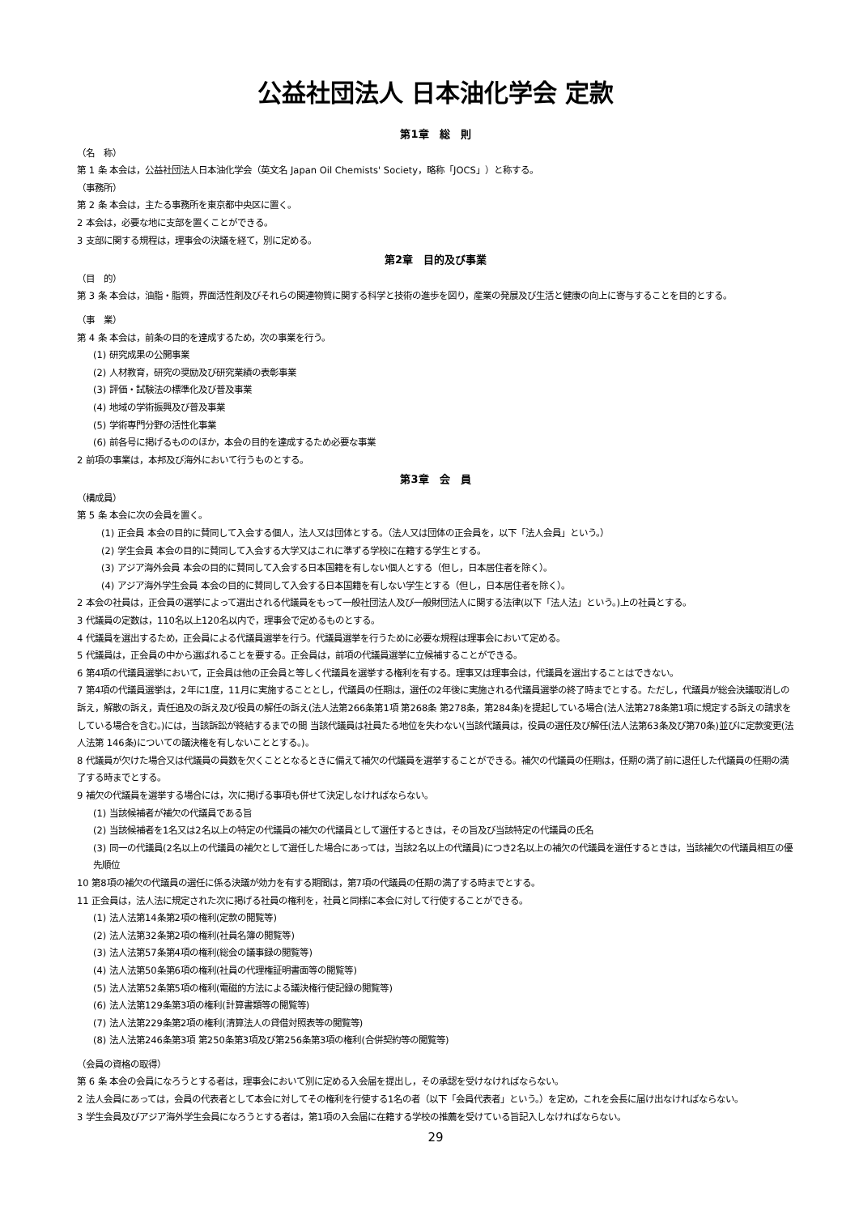公益社団法人 日本油化学会 定款
第1章　総　則
（名　称）
第 1 条 本会は，公益社団法人日本油化学会（英文名 Japan Oil Chemists' Society，略称「JOCS」）と称する。
（事務所）
第 2 条 本会は，主たる事務所を東京都中央区に置く。
2 本会は，必要な地に支部を置くことができる。
3 支部に関する規程は，理事会の決議を経て，別に定める。
第2章　目的及び事業
（目　的）
第 3 条 本会は，油脂・脂質，界面活性剤及びそれらの関連物質に関する科学と技術の進歩を図り，産業の発展及び生活と健康の向上に寄与することを目的とする。
（事　業）
第 4 条 本会は，前条の目的を達成するため，次の事業を行う。
(1) 研究成果の公開事業
(2) 人材教育，研究の奨励及び研究業績の表彰事業
(3) 評価・試験法の標準化及び普及事業
(4) 地域の学術振興及び普及事業
(5) 学術専門分野の活性化事業
(6) 前各号に掲げるもののほか，本会の目的を達成するため必要な事業
2 前項の事業は，本邦及び海外において行うものとする。
第3章　会　員
（構成員）
第 5 条 本会に次の会員を置く。
(1) 正会員 本会の目的に賛同して入会する個人，法人又は団体とする。（法人又は団体の正会員を，以下「法人会員」という。）
(2) 学生会員 本会の目的に賛同して入会する大学又はこれに準ずる学校に在籍する学生とする。
(3) アジア海外会員 本会の目的に賛同して入会する日本国籍を有しない個人とする（但し，日本居住者を除く）。
(4) アジア海外学生会員 本会の目的に賛同して入会する日本国籍を有しない学生とする（但し，日本居住者を除く）。
2 本会の社員は，正会員の選挙によって選出される代議員をもって一般社団法人及び一般財団法人に関する法律(以下「法人法」という。)上の社員とする。
3 代議員の定数は，110名以上120名以内で，理事会で定めるものとする。
4 代議員を選出するため，正会員による代議員選挙を行う。代議員選挙を行うために必要な規程は理事会において定める。
5 代議員は，正会員の中から選ばれることを要する。正会員は，前項の代議員選挙に立候補することができる。
6 第4項の代議員選挙において，正会員は他の正会員と等しく代議員を選挙する権利を有する。理事又は理事会は，代議員を選出することはできない。
7 第4項の代議員選挙は，2年に1度，11月に実施することとし，代議員の任期は，選任の2年後に実施される代議員選挙の終了時までとする。ただし，代議員が総会決議取消しの訴え，解散の訴え，責任追及の訴え及び役員の解任の訴え(法人法第266条第1項 第268条 第278条，第284条)を提起している場合(法人法第278条第1項に規定する訴えの請求をしている場合を含む。)には，当該訴訟が終結するまでの間 当該代議員は社員たる地位を失わない(当該代議員は，役員の選任及び解任(法人法第63条及び第70条)並びに定款変更(法人法第 146条)についての議決権を有しないこととする。)。
8 代議員が欠けた場合又は代議員の員数を欠くこととなるときに備えて補欠の代議員を選挙することができる。補欠の代議員の任期は，任期の満了前に退任した代議員の任期の満了する時までとする。
9 補欠の代議員を選挙する場合には，次に掲げる事項も併せて決定しなければならない。
(1) 当該候補者が補欠の代議員である旨
(2) 当該候補者を1名又は2名以上の特定の代議員の補欠の代議員として選任するときは，その旨及び当該特定の代議員の氏名
(3) 同一の代議員(2名以上の代議員の補欠として選任した場合にあっては，当該2名以上の代議員)につき2名以上の補欠の代議員を選任するときは，当該補欠の代議員相互の優先順位
10 第8項の補欠の代議員の選任に係る決議が効力を有する期間は，第7項の代議員の任期の満了する時までとする。
11 正会員は，法人法に規定された次に掲げる社員の権利を，社員と同様に本会に対して行使することができる。
(1) 法人法第14条第2項の権利(定款の閲覧等)
(2) 法人法第32条第2項の権利(社員名簿の閲覧等)
(3) 法人法第57条第4項の権利(総会の議事録の閲覧等)
(4) 法人法第50条第6項の権利(社員の代理権証明書面等の閲覧等)
(5) 法人法第52条第5項の権利(電磁的方法による議決権行使記録の閲覧等)
(6) 法人法第129条第3項の権利(計算書類等の閲覧等)
(7) 法人法第229条第2項の権利(清算法人の貸借対照表等の閲覧等)
(8) 法人法第246条第3項 第250条第3項及び第256条第3項の権利(合併契約等の閲覧等)
（会員の資格の取得）
第 6 条 本会の会員になろうとする者は，理事会において別に定める入会届を提出し，その承認を受けなければならない。
2 法人会員にあっては，会員の代表者として本会に対してその権利を行使する1名の者（以下「会員代表者」という。）を定め，これを会長に届け出なければならない。
3 学生会員及びアジア海外学生会員になろうとする者は，第1項の入会届に在籍する学校の推薦を受けている旨記入しなければならない。
29